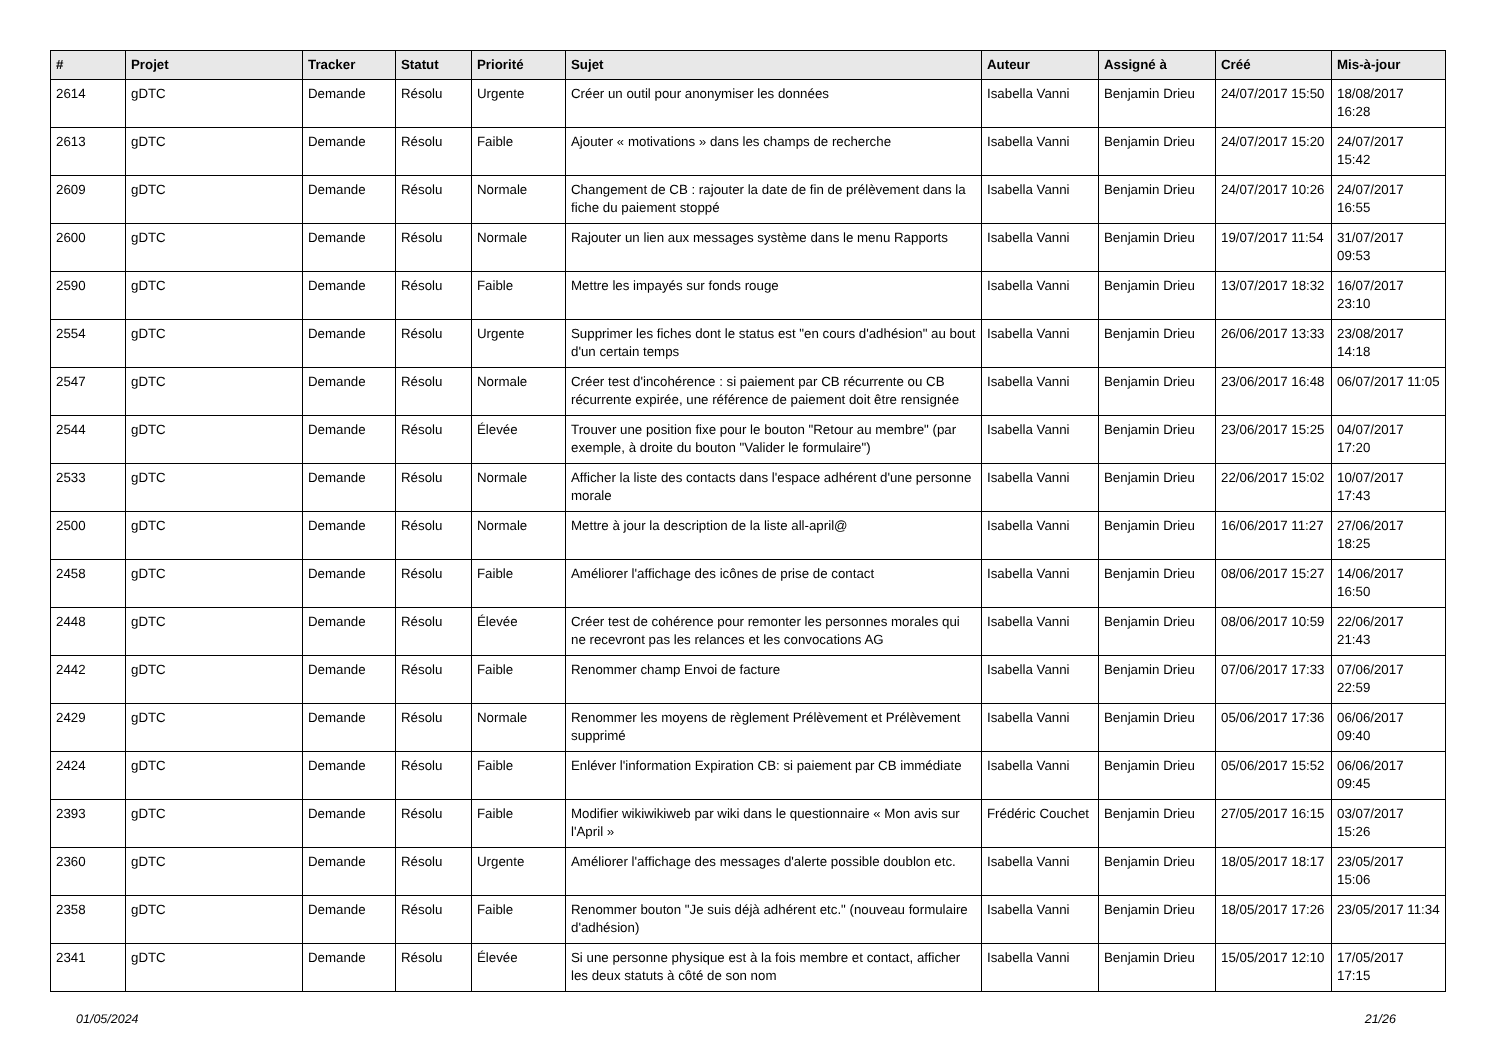| # | Projet | Tracker | Statut | Priorité | Sujet | Auteur | Assigné à | Créé | Mis-à-jour |
| --- | --- | --- | --- | --- | --- | --- | --- | --- | --- |
| 2614 | gDTC | Demande | Résolu | Urgente | Créer un outil pour anonymiser les données | Isabella Vanni | Benjamin Drieu | 24/07/2017 15:50 | 18/08/2017 16:28 |
| 2613 | gDTC | Demande | Résolu | Faible | Ajouter « motivations » dans les champs de recherche | Isabella Vanni | Benjamin Drieu | 24/07/2017 15:20 | 24/07/2017 15:42 |
| 2609 | gDTC | Demande | Résolu | Normale | Changement de CB : rajouter la date de fin de prélèvement dans la fiche du paiement stoppé | Isabella Vanni | Benjamin Drieu | 24/07/2017 10:26 | 24/07/2017 16:55 |
| 2600 | gDTC | Demande | Résolu | Normale | Rajouter un lien aux messages système dans le menu Rapports | Isabella Vanni | Benjamin Drieu | 19/07/2017 11:54 | 31/07/2017 09:53 |
| 2590 | gDTC | Demande | Résolu | Faible | Mettre les impayés sur fonds rouge | Isabella Vanni | Benjamin Drieu | 13/07/2017 18:32 | 16/07/2017 23:10 |
| 2554 | gDTC | Demande | Résolu | Urgente | Supprimer les fiches dont le status est "en cours d'adhésion" au bout d'un certain temps | Isabella Vanni | Benjamin Drieu | 26/06/2017 13:33 | 23/08/2017 14:18 |
| 2547 | gDTC | Demande | Résolu | Normale | Créer test d'incohérence : si paiement par CB récurrente ou CB récurrente expirée, une référence de paiement doit être rensignée | Isabella Vanni | Benjamin Drieu | 23/06/2017 16:48 | 06/07/2017 11:05 |
| 2544 | gDTC | Demande | Résolu | Élevée | Trouver une position fixe pour le bouton "Retour au membre" (par exemple, à droite du bouton "Valider le formulaire") | Isabella Vanni | Benjamin Drieu | 23/06/2017 15:25 | 04/07/2017 17:20 |
| 2533 | gDTC | Demande | Résolu | Normale | Afficher la liste des contacts dans l'espace adhérent d'une personne morale | Isabella Vanni | Benjamin Drieu | 22/06/2017 15:02 | 10/07/2017 17:43 |
| 2500 | gDTC | Demande | Résolu | Normale | Mettre à jour la description de la liste all-april@ | Isabella Vanni | Benjamin Drieu | 16/06/2017 11:27 | 27/06/2017 18:25 |
| 2458 | gDTC | Demande | Résolu | Faible | Améliorer l'affichage des icônes de prise de contact | Isabella Vanni | Benjamin Drieu | 08/06/2017 15:27 | 14/06/2017 16:50 |
| 2448 | gDTC | Demande | Résolu | Élevée | Créer test de cohérence pour remonter les personnes morales qui ne recevront pas les relances et les convocations AG | Isabella Vanni | Benjamin Drieu | 08/06/2017 10:59 | 22/06/2017 21:43 |
| 2442 | gDTC | Demande | Résolu | Faible | Renommer champ Envoi de facture | Isabella Vanni | Benjamin Drieu | 07/06/2017 17:33 | 07/06/2017 22:59 |
| 2429 | gDTC | Demande | Résolu | Normale | Renommer les moyens de règlement Prélèvement et Prélèvement supprimé | Isabella Vanni | Benjamin Drieu | 05/06/2017 17:36 | 06/06/2017 09:40 |
| 2424 | gDTC | Demande | Résolu | Faible | Enléver l'information Expiration CB: si paiement par CB immédiate | Isabella Vanni | Benjamin Drieu | 05/06/2017 15:52 | 06/06/2017 09:45 |
| 2393 | gDTC | Demande | Résolu | Faible | Modifier wikiwikiweb par wiki dans le questionnaire « Mon avis sur l'April » | Frédéric Couchet | Benjamin Drieu | 27/05/2017 16:15 | 03/07/2017 15:26 |
| 2360 | gDTC | Demande | Résolu | Urgente | Améliorer l'affichage des messages d'alerte possible doublon etc. | Isabella Vanni | Benjamin Drieu | 18/05/2017 18:17 | 23/05/2017 15:06 |
| 2358 | gDTC | Demande | Résolu | Faible | Renommer bouton "Je suis déjà adhérent etc." (nouveau formulaire d'adhésion) | Isabella Vanni | Benjamin Drieu | 18/05/2017 17:26 | 23/05/2017 11:34 |
| 2341 | gDTC | Demande | Résolu | Élevée | Si une personne physique est à la fois membre et contact, afficher les deux statuts à côté de son nom | Isabella Vanni | Benjamin Drieu | 15/05/2017 12:10 | 17/05/2017 17:15 |
01/05/2024 21/26